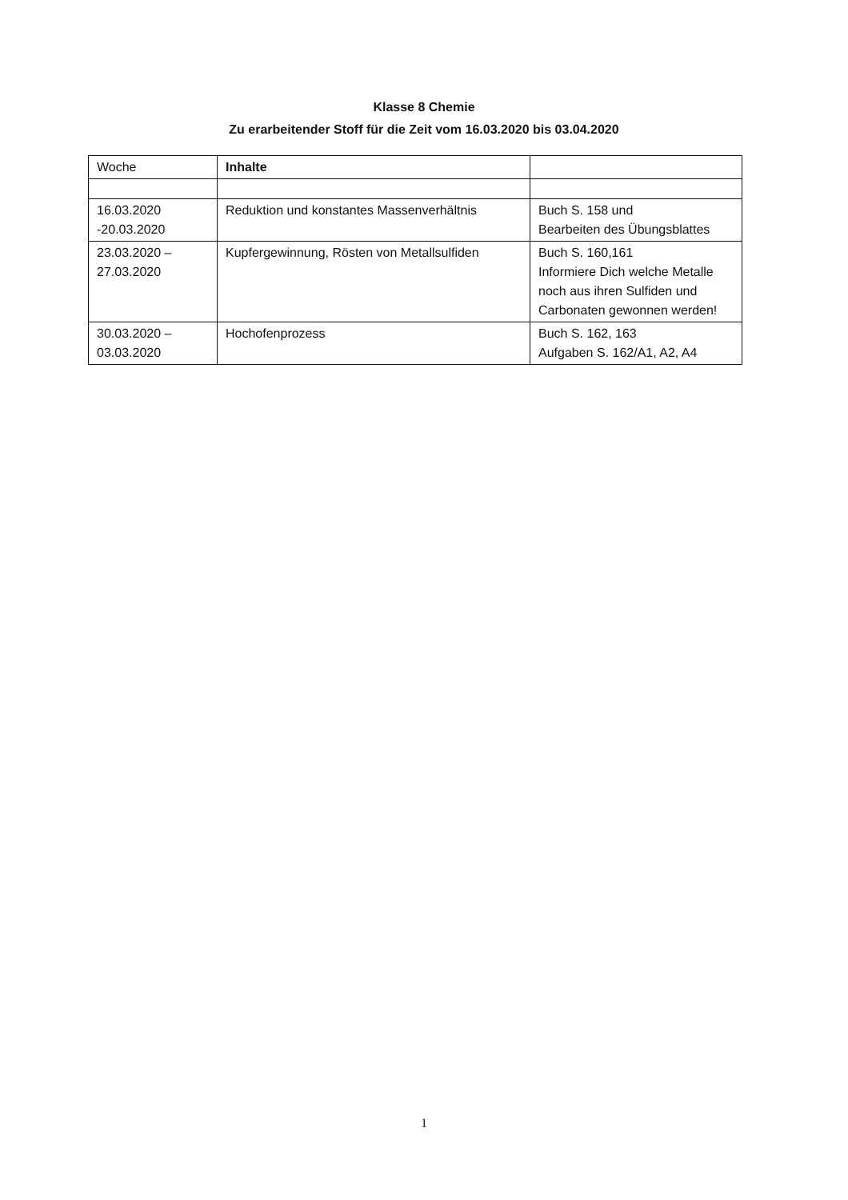Klasse 8 Chemie
Zu erarbeitender Stoff für die Zeit vom 16.03.2020 bis 03.04.2020
| Woche | Inhalte | |
| --- | --- | --- |
| 16.03.2020 -20.03.2020 | Reduktion und konstantes Massenverhältnis | Buch S. 158 und Bearbeiten des Übungsblattes |
| 23.03.2020 – 27.03.2020 | Kupfergewinnung, Rösten von Metallsulfiden | Buch S. 160,161 Informiere Dich welche Metalle noch aus ihren Sulfiden und Carbonaten gewonnen werden! |
| 30.03.2020 – 03.03.2020 | Hochofenprozess | Buch S. 162, 163 Aufgaben S. 162/A1, A2, A4 |
1